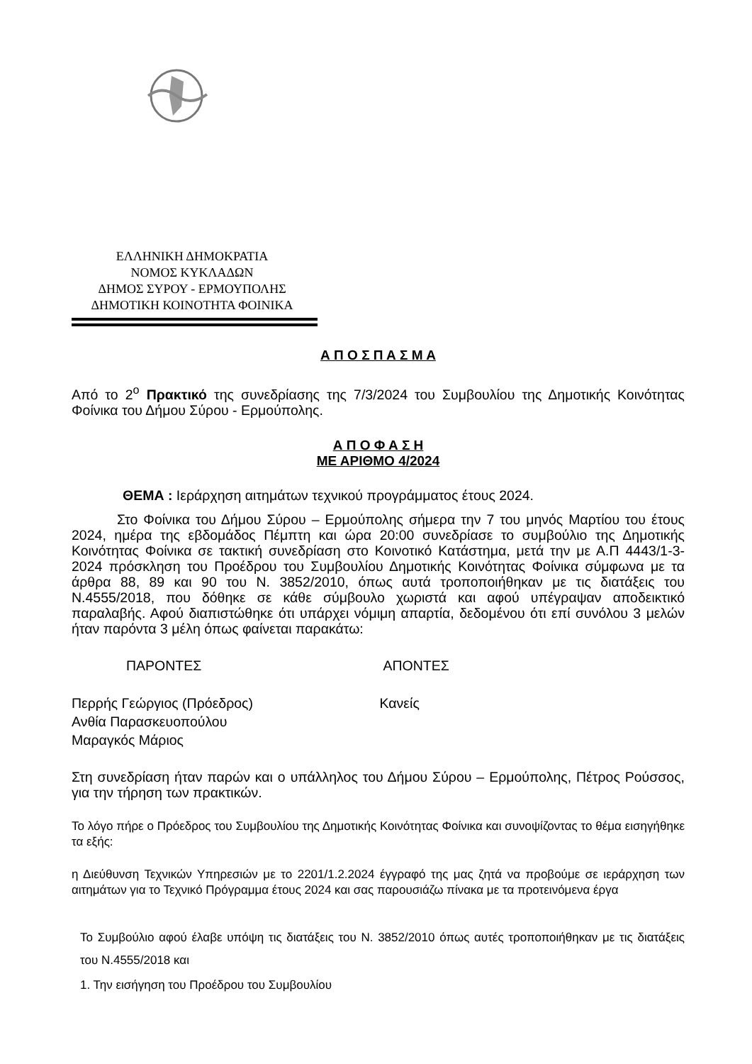ΕΛΛΗΝΙΚΗ ΔΗΜΟΚΡΑΤΙΑ
ΝΟΜΟΣ ΚΥΚΛΑΔΩΝ
ΔΗΜΟΣ ΣΥΡΟΥ - ΕΡΜΟΥΠΟΛΗΣ
ΔΗΜΟΤΙΚΗ ΚΟΙΝΟΤΗΤΑ ΦΟΙΝΙΚΑ
Α Π Ο Σ Π Α Σ Μ Α
Από το 2<sup>ο</sup> Πρακτικό της συνεδρίασης της 7/3/2024 του Συμβουλίου της Δημοτικής Κοινότητας Φοίνικα του Δήμου Σύρου - Ερμούπολης.
Α Π Ο Φ Α Σ Η
ΜΕ ΑΡΙΘΜΟ 4/2024
ΘΕΜΑ : Ιεράρχηση αιτημάτων τεχνικού προγράμματος έτους 2024.
Στο Φοίνικα του Δήμου Σύρου – Ερμούπολης σήμερα την 7 του μηνός Μαρτίου του έτους 2024, ημέρα της εβδομάδος Πέμπτη και ώρα 20:00 συνεδρίασε το συμβούλιο της Δημοτικής Κοινότητας Φοίνικα σε τακτική συνεδρίαση στο Κοινοτικό Κατάστημα, μετά την με Α.Π 4443/1-3-2024 πρόσκληση του Προέδρου του Συμβουλίου Δημοτικής Κοινότητας Φοίνικα σύμφωνα με τα άρθρα 88, 89 και 90 του Ν. 3852/2010, όπως αυτά τροποποιήθηκαν με τις διατάξεις του Ν.4555/2018, που δόθηκε σε κάθε σύμβουλο χωριστά και αφού υπέγραψαν αποδεικτικό παραλαβής. Αφού διαπιστώθηκε ότι υπάρχει νόμιμη απαρτία, δεδομένου ότι επί συνόλου 3 μελών ήταν παρόντα 3 μέλη όπως φαίνεται παρακάτω:
ΠΑΡΟΝΤΕΣ ΑΠΟΝΤΕΣ
Περρής Γεώργιος (Πρόεδρος)
Ανθία Παρασκευοπούλου
Μαραγκός Μάριος
Κανείς
Στη συνεδρίαση ήταν παρών και ο υπάλληλος του Δήμου Σύρου – Ερμούπολης, Πέτρος Ρούσσος, για την τήρηση των πρακτικών.
Το λόγο πήρε ο Πρόεδρος του Συμβουλίου της Δημοτικής Κοινότητας Φοίνικα και συνοψίζοντας το θέμα εισηγήθηκε τα εξής:
η Διεύθυνση Τεχνικών Υπηρεσιών με το 2201/1.2.2024 έγγραφό της μας ζητά να προβούμε σε ιεράρχηση των αιτημάτων για το Τεχνικό Πρόγραμμα έτους 2024 και σας παρουσιάζω πίνακα με τα προτεινόμενα έργα
Το Συμβούλιο αφού έλαβε υπόψη τις διατάξεις του Ν. 3852/2010 όπως αυτές τροποποιήθηκαν με τις διατάξεις του Ν.4555/2018 και
1. Την εισήγηση του Προέδρου του Συμβουλίου